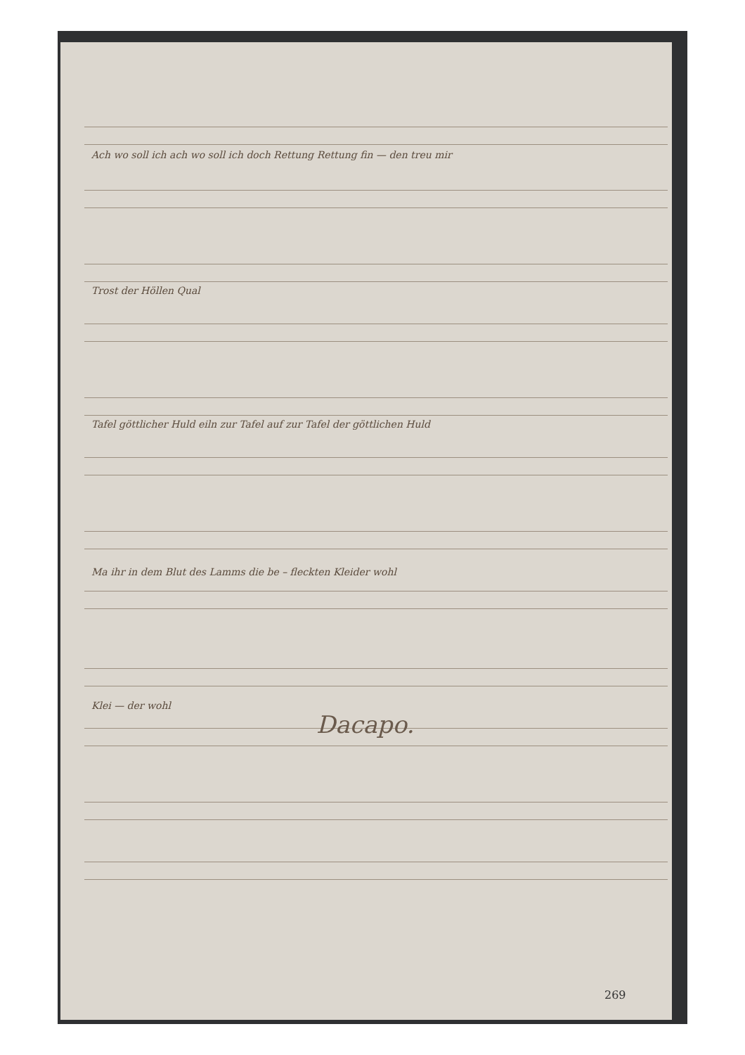Ach wo soll ich ach wo soll ich doch Rettung Rettung fin — den treu mir
Trost der Höllen Qual
Tafel göttlicher Huld eiln zur Tafel auf zur Tafel der göttlichen Huld
Ma ihr in dem Blut des Lamms die be – fleckten Kleider wohl
Klei — der wohl
Dacapo.
269